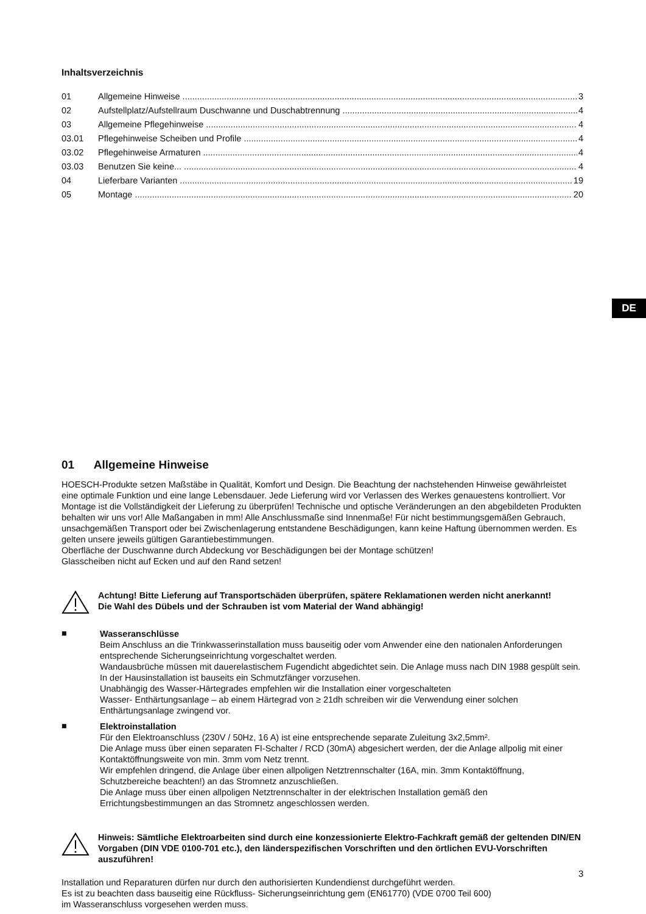DE
Inhaltsverzeichnis
01 Allgemeine Hinweise 3
02 Aufstellplatz/Aufstellraum Duschwanne und Duschabtrennung 4
03 Allgemeine Pflegehinweise 4
03.01 Pflegehinweise Scheiben und Profile 4
03.02 Pflegehinweise Armaturen 4
03.03 Benutzen Sie keine... 4
04 Lieferbare Varianten 19
05 Montage 20
01 Allgemeine Hinweise
HOESCH-Produkte setzen Maßstäbe in Qualität, Komfort und Design. Die Beachtung der nachstehenden Hinweise gewährleistet eine optimale Funktion und eine lange Lebensdauer. Jede Lieferung wird vor Verlassen des Werkes genauestens kontrolliert. Vor Montage ist die Vollständigkeit der Lieferung zu überprüfen! Technische und optische Veränderungen an den abgebildeten Produkten behalten wir uns vor! Alle Maßangaben in mm! Alle Anschlussmaße sind Innenmaße! Für nicht bestimmungsgemäßen Gebrauch, unsachgemäßen Transport oder bei Zwischenlagerung entstandene Beschädigungen, kann keine Haftung übernommen werden. Es gelten unsere jeweils gültigen Garantiebestimmungen.
Oberfläche der Duschwanne durch Abdeckung vor Beschädigungen bei der Montage schützen!
Glasscheiben nicht auf Ecken und auf den Rand setzen!
Achtung! Bitte Lieferung auf Transportschäden überprüfen, spätere Reklamationen werden nicht anerkannt!
Die Wahl des Dübels und der Schrauben ist vom Material der Wand abhängig!
■
Wasseranschlüsse
Beim Anschluss an die Trinkwasserinstallation muss bauseitig oder vom Anwender eine den nationalen Anforderungen entsprechende Sicherungseinrichtung vorgeschaltet werden.
Wandausbrüche müssen mit dauerelastischem Fugendicht abgedichtet sein. Die Anlage muss nach DIN 1988 gespült sein.
In der Hausinstallation ist bauseits ein Schmutzfänger vorzusehen.
Unabhängig des Wasser-Härtegrades empfehlen wir die Installation einer vorgeschalteten
Wasser- Enthärtungsanlage – ab einem Härtegrad von ≥ 21dh schreiben wir die Verwendung einer solchen Enthärtungsanlage zwingend vor.
■
Elektroinstallation
Für den Elektroanschluss (230V / 50Hz, 16 A) ist eine entsprechende separate Zuleitung 3x2,5mm².
Die Anlage muss über einen separaten FI-Schalter / RCD (30mA) abgesichert werden, der die Anlage allpolig mit einer Kontaktöffnungsweite von min. 3mm vom Netz trennt.
Wir empfehlen dringend, die Anlage über einen allpoligen Netztrennschalter (16A, min. 3mm Kontaktöffnung, Schutzbereiche beachten!) an das Stromnetz anzuschließen.
Die Anlage muss über einen allpoligen Netztrennschalter in der elektrischen Installation gemäß den Errichtungsbestimmungen an das Stromnetz angeschlossen werden.
Hinweis: Sämtliche Elektroarbeiten sind durch eine konzessionierte Elektro-Fachkraft gemäß der geltenden DIN/EN Vorgaben (DIN VDE 0100-701 etc.), den länderspezifischen Vorschriften und den örtlichen EVU-Vorschriften auszuführen!
Installation und Reparaturen dürfen nur durch den authorisierten Kundendienst durchgeführt werden.
Es ist zu beachten dass bauseitig eine Rückfluss- Sicherungseinrichtung gem (EN61770) (VDE 0700 Teil 600)
im Wasseranschluss vorgesehen werden muss.
3